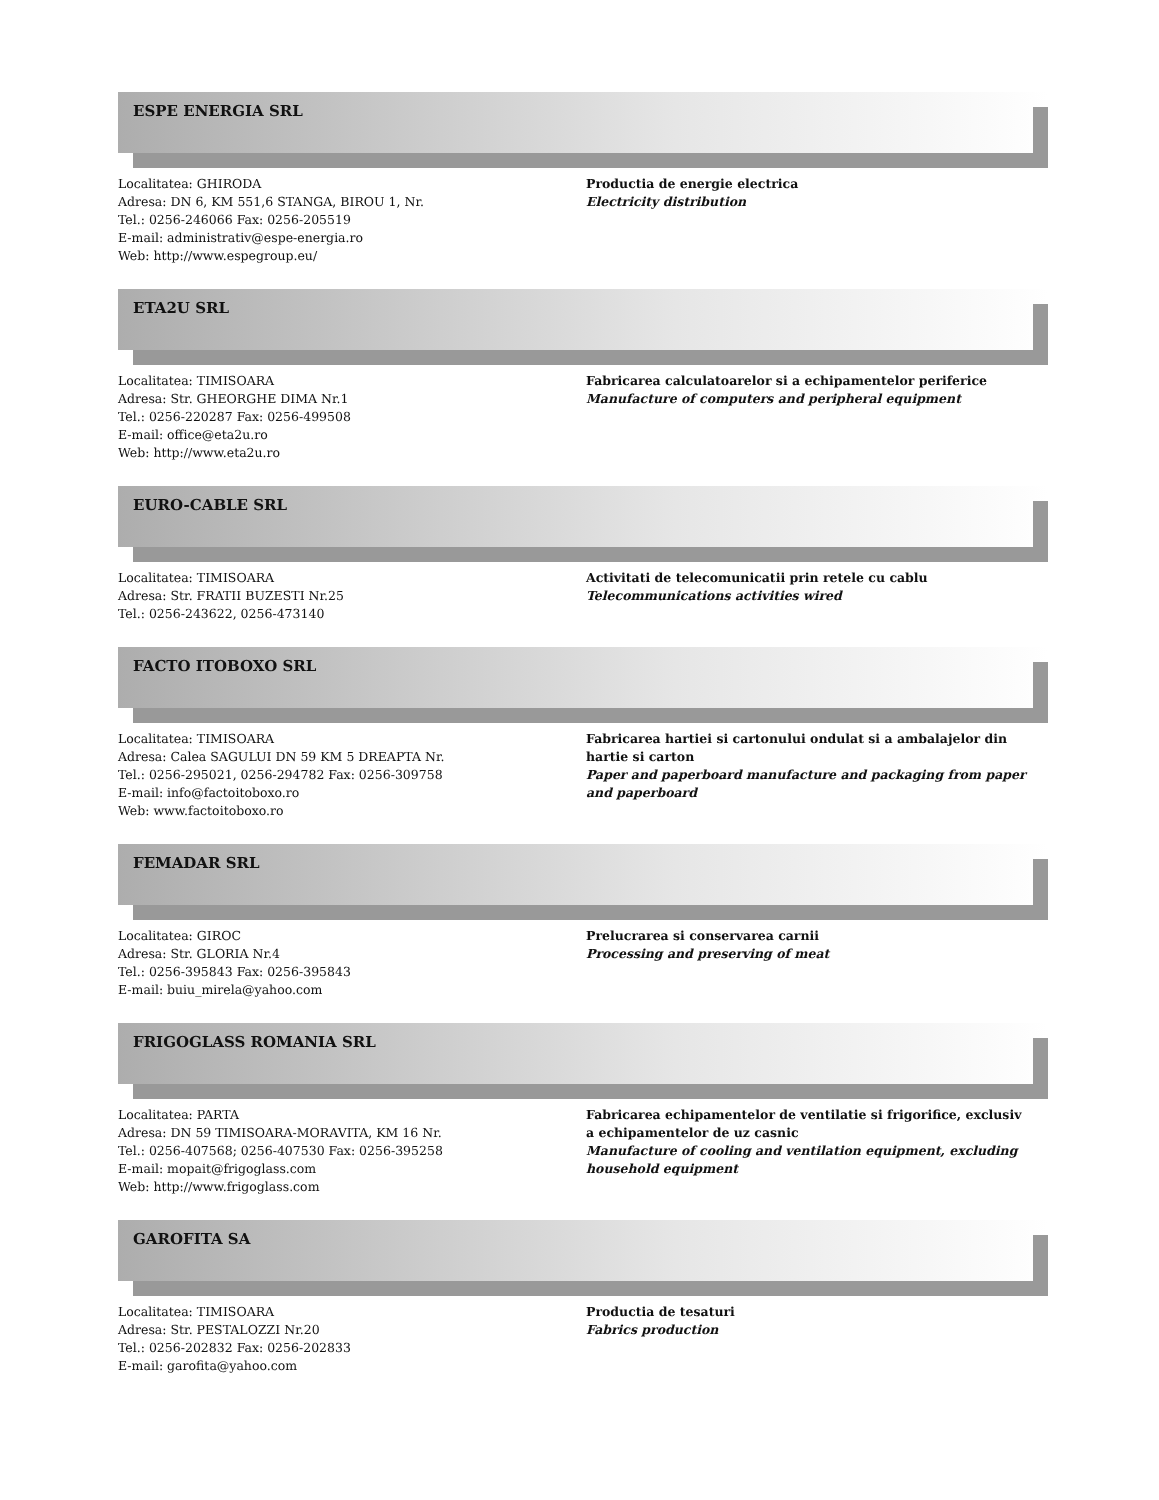ESPE ENERGIA SRL
Localitatea: GHIRODA
Adresa: DN 6, KM 551,6 STANGA, BIROU 1, Nr.
Tel.: 0256-246066 Fax: 0256-205519
E-mail: administrativ@espe-energia.ro
Web: http://www.espegroup.eu/
Productia de energie electrica
Electricity distribution
ETA2U SRL
Localitatea: TIMISOARA
Adresa: Str. GHEORGHE DIMA Nr.1
Tel.: 0256-220287 Fax: 0256-499508
E-mail: office@eta2u.ro
Web: http://www.eta2u.ro
Fabricarea calculatoarelor si a echipamentelor periferice
Manufacture of computers and peripheral equipment
EURO-CABLE SRL
Localitatea: TIMISOARA
Adresa: Str. FRATII BUZESTI Nr.25
Tel.: 0256-243622, 0256-473140
Activitati de telecomunicatii prin retele cu cablu
Telecommunications activities wired
FACTO ITOBOXO SRL
Localitatea: TIMISOARA
Adresa: Calea SAGULUI DN 59 KM 5 DREAPTA Nr.
Tel.: 0256-295021, 0256-294782 Fax: 0256-309758
E-mail: info@factoitoboxo.ro
Web: www.factoitoboxo.ro
Fabricarea hartiei si cartonului ondulat si a ambalajelor din hartie si carton
Paper and paperboard manufacture and packaging from paper and paperboard
FEMADAR SRL
Localitatea: GIROC
Adresa: Str. GLORIA Nr.4
Tel.: 0256-395843 Fax: 0256-395843
E-mail: buiu_mirela@yahoo.com
Prelucrarea si conservarea carnii
Processing and preserving of meat
FRIGOGLASS ROMANIA SRL
Localitatea: PARTA
Adresa: DN 59 TIMISOARA-MORAVITA, KM 16 Nr.
Tel.: 0256-407568; 0256-407530 Fax: 0256-395258
E-mail: mopait@frigoglass.com
Web: http://www.frigoglass.com
Fabricarea echipamentelor de ventilatie si frigorifice, exclusiv a echipamentelor de uz casnic
Manufacture of cooling and ventilation equipment, excluding household equipment
GAROFITA SA
Localitatea: TIMISOARA
Adresa: Str. PESTALOZZI Nr.20
Tel.: 0256-202832 Fax: 0256-202833
E-mail: garofita@yahoo.com
Productia de tesaturi
Fabrics production